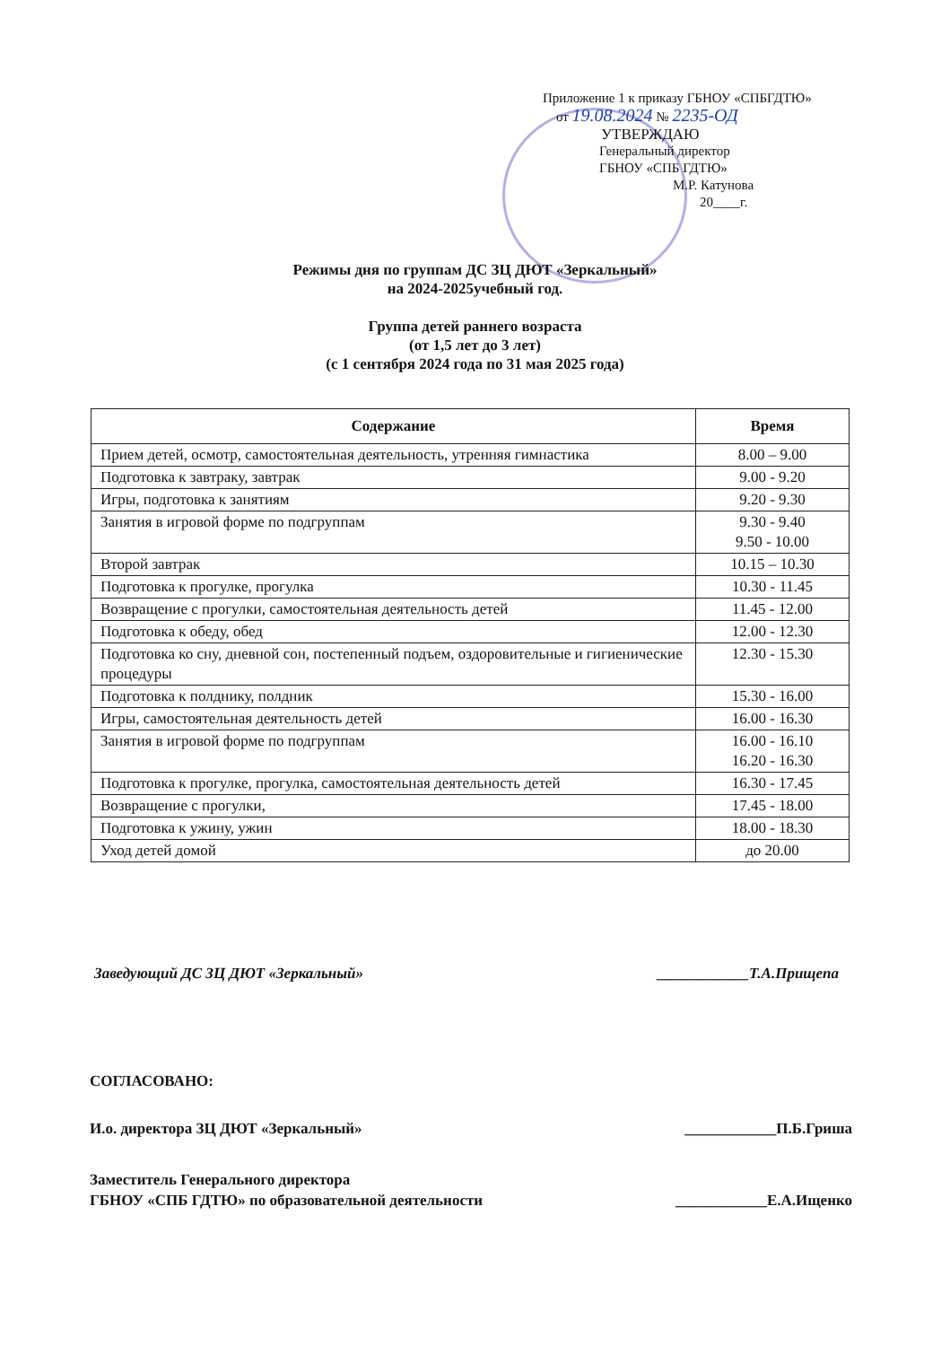Приложение 1 к приказу ГБНОУ «СПБГДТЮ»
от 19.08.2024 № 2235-ОД
УТВЕРЖДАЮ
Генеральный директор
ГБНОУ «СПБ ГДТЮ»
М.Р. Катунова
20____г.
Режимы дня по группам ДС ЗЦ ДЮТ «Зеркальный»
на 2024-2025учебный год.
Группа детей раннего возраста
(от 1,5 лет до 3 лет)
(с 1 сентября 2024 года по 31 мая 2025 года)
| Содержание | Время |
| --- | --- |
| Прием детей, осмотр, самостоятельная деятельность, утренняя гимнастика | 8.00 – 9.00 |
| Подготовка к завтраку, завтрак | 9.00 - 9.20 |
| Игры, подготовка к занятиям | 9.20 - 9.30 |
| Занятия в игровой форме по подгруппам | 9.30 - 9.40 9.50 - 10.00 |
| Второй завтрак | 10.15 – 10.30 |
| Подготовка к прогулке, прогулка | 10.30 - 11.45 |
| Возвращение с прогулки, самостоятельная деятельность детей | 11.45 - 12.00 |
| Подготовка к обеду, обед | 12.00 - 12.30 |
| Подготовка ко сну, дневной сон, постепенный подъем, оздоровительные и гигиенические процедуры | 12.30 - 15.30 |
| Подготовка к полднику, полдник | 15.30 - 16.00 |
| Игры, самостоятельная деятельность детей | 16.00 - 16.30 |
| Занятия в игровой форме по подгруппам | 16.00 - 16.10 16.20 - 16.30 |
| Подготовка к прогулке, прогулка, самостоятельная деятельность детей | 16.30 - 17.45 |
| Возвращение с прогулки, | 17.45 - 18.00 |
| Подготовка к ужину, ужин | 18.00 - 18.30 |
| Уход детей домой | до 20.00 |
Заведующий ДС ЗЦ ДЮТ «Зеркальный» ____________Т.А.Прищепа
СОГЛАСОВАНО:
И.о. директора ЗЦ ДЮТ «Зеркальный» ____________П.Б.Гриша
Заместитель Генерального директора
ГБНОУ «СПБ ГДТЮ» по образовательной деятельности ____________Е.А.Ищенко